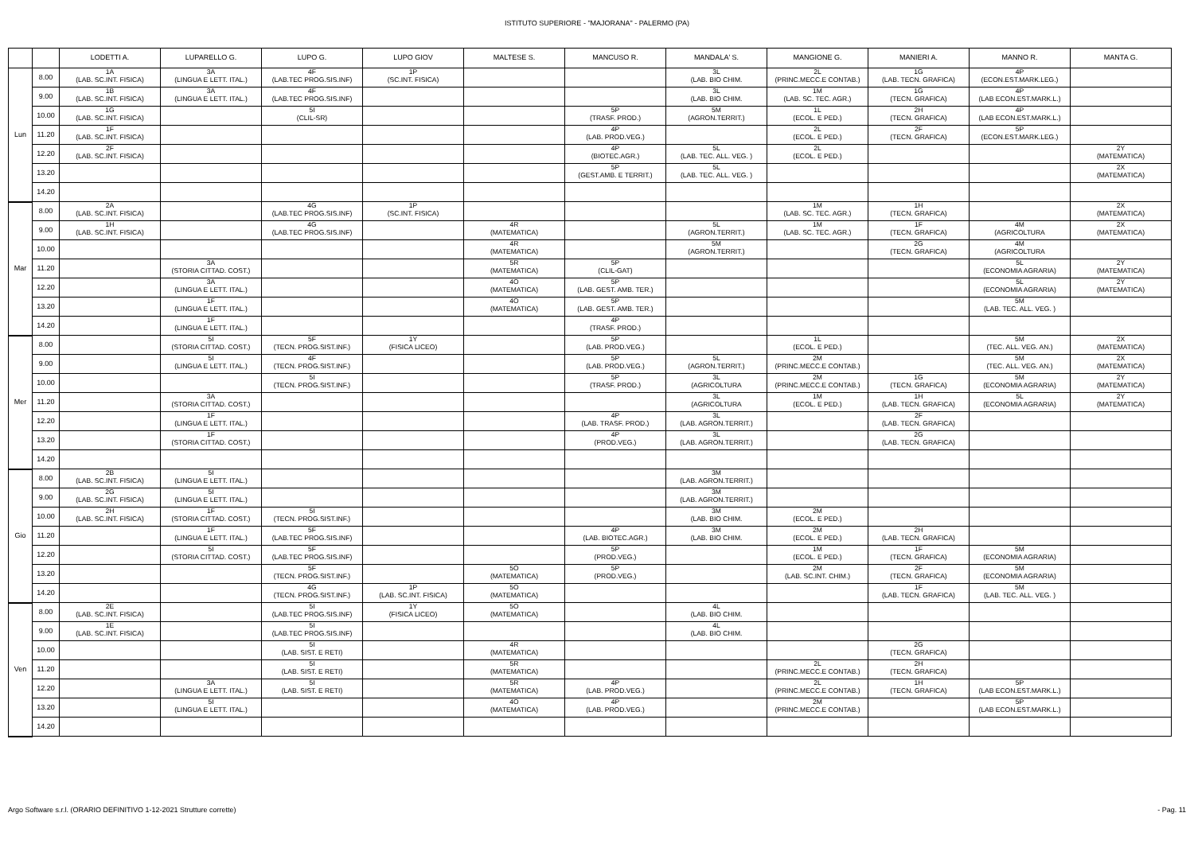ISTITUTO SUPERIORE - "MAJORANA" - PALERMO (PA)
| | | LODETTI A. | LUPARELLO G. | LUPO G. | LUPO GIOV | MALTESE S. | MANCUSO R. | MANDALA' S. | MANGIONE G. | MANIERI A. | MANNO R. | MANTA G. |
| --- | --- | --- | --- | --- | --- | --- | --- | --- | --- | --- | --- | --- |
| Lun | 8.00 | 1A (LAB. SC.INT. FISICA) | 3A (LINGUA E LETT. ITAL.) | 4F (LAB.TEC PROG.SIS.INF) | 1P (SC.INT. FISICA) | | | 3L (LAB. BIO CHIM. | 2L (PRINC.MECC.E CONTAB.) | 1G (LAB. TECN. GRAFICA) | 4P (ECON.EST.MARK.LEG.) | |
| | 9.00 | 1B (LAB. SC.INT. FISICA) | 3A (LINGUA E LETT. ITAL.) | 4F (LAB.TEC PROG.SIS.INF) | | | | 3L (LAB. BIO CHIM. | 1M (LAB. SC. TEC. AGR.) | 1G (TECN. GRAFICA) | 4P (LAB ECON.EST.MARK.L.) | |
| | 10.00 | 1G (LAB. SC.INT. FISICA) | | 5I (CLIL-SR) | | | 5P (TRASF. PROD.) | 5M (AGRON.TERRIT.) | 1L (ECOL. E PED.) | 2H (TECN. GRAFICA) | 4P (LAB ECON.EST.MARK.L.) | |
| | 11.20 | 1F (LAB. SC.INT. FISICA) | | | | | 4P (LAB. PROD.VEG.) | | 2L (ECOL. E PED.) | 2F (TECN. GRAFICA) | 5P (ECON.EST.MARK.LEG.) | |
| | 12.20 | 2F (LAB. SC.INT. FISICA) | | | | | 4P (BIOTEC.AGR.) | 5L (LAB. TEC. ALL. VEG. ) | 2L (ECOL. E PED.) | | | 2Y (MATEMATICA) |
| | 13.20 | | | | | | 5P (GEST.AMB. E TERRIT.) | 5L (LAB. TEC. ALL. VEG. ) | | | | 2X (MATEMATICA) |
| | 14.20 | | | | | | | | | | | |
| Mar | 8.00 | 2A (LAB. SC.INT. FISICA) | | 4G (LAB.TEC PROG.SIS.INF) | 1P (SC.INT. FISICA) | | | | 1M (LAB. SC. TEC. AGR.) | 1H (TECN. GRAFICA) | | 2X (MATEMATICA) |
| | 9.00 | 1H (LAB. SC.INT. FISICA) | | 4G (LAB.TEC PROG.SIS.INF) | | 4R (MATEMATICA) | | 5L (AGRON.TERRIT.) | 1M (LAB. SC. TEC. AGR.) | 1F (TECN. GRAFICA) | 4M (AGRICOLTURA | 2X (MATEMATICA) |
| | 10.00 | | | | | 4R (MATEMATICA) | | 5M (AGRON.TERRIT.) | | 2G (TECN. GRAFICA) | 4M (AGRICOLTURA | |
| | 11.20 | | 3A (STORIA CITTAD. COST.) | | | 5R (MATEMATICA) | 5P (CLIL-GAT) | | | | 5L (ECONOMIA AGRARIA) | 2Y (MATEMATICA) |
| | 12.20 | | 3A (LINGUA E LETT. ITAL.) | | | 4O (MATEMATICA) | 5P (LAB. GEST. AMB. TER.) | | | | 5L (ECONOMIA AGRARIA) | 2Y (MATEMATICA) |
| | 13.20 | | 1F (LINGUA E LETT. ITAL.) | | | 4O (MATEMATICA) | 5P (LAB. GEST. AMB. TER.) | | | | 5M (LAB. TEC. ALL. VEG. ) | |
| | 14.20 | | 1F (LINGUA E LETT. ITAL.) | | | | 4P (TRASF. PROD.) | | | | | |
| Mer | 8.00 | | 5I (STORIA CITTAD. COST.) | 5F (TECN. PROG.SIST.INF.) | 1Y (FISICA LICEO) | | 5P (LAB. PROD.VEG.) | | 1L (ECOL. E PED.) | | 5M (TEC. ALL. VEG. AN.) | 2X (MATEMATICA) |
| | 9.00 | | 5I (LINGUA E LETT. ITAL.) | 4F (TECN. PROG.SIST.INF.) | | | 5P (LAB. PROD.VEG.) | 5L (AGRON.TERRIT.) | 2M (PRINC.MECC.E CONTAB.) | | 5M (TEC. ALL. VEG. AN.) | 2X (MATEMATICA) |
| | 10.00 | | | 5I (TECN. PROG.SIST.INF.) | | | 5P (TRASF. PROD.) | 3L (AGRICOLTURA | 2M (PRINC.MECC.E CONTAB.) | 1G (TECN. GRAFICA) | 5M (ECONOMIA AGRARIA) | 2Y (MATEMATICA) |
| | 11.20 | | 3A (STORIA CITTAD. COST.) | | | | | 3L (AGRICOLTURA | 1M (ECOL. E PED.) | 1H (LAB. TECN. GRAFICA) | 5L (ECONOMIA AGRARIA) | 2Y (MATEMATICA) |
| | 12.20 | | 1F (LINGUA E LETT. ITAL.) | | | | 4P (LAB. TRASF. PROD.) | 3L (LAB. AGRON.TERRIT.) | | 2F (LAB. TECN. GRAFICA) | | |
| | 13.20 | | 1F (STORIA CITTAD. COST.) | | | | 4P (PROD.VEG.) | 3L (LAB. AGRON.TERRIT.) | | 2G (LAB. TECN. GRAFICA) | | |
| | 14.20 | | | | | | | | | | | |
| Gio | 8.00 | 2B (LAB. SC.INT. FISICA) | 5I (LINGUA E LETT. ITAL.) | | | | | 3M (LAB. AGRON.TERRIT.) | | | | |
| | 9.00 | 2G (LAB. SC.INT. FISICA) | 5I (LINGUA E LETT. ITAL.) | | | | | 3M (LAB. AGRON.TERRIT.) | | | | |
| | 10.00 | 2H (LAB. SC.INT. FISICA) | 1F (STORIA CITTAD. COST.) | 5I (TECN. PROG.SIST.INF.) | | | | 3M (LAB. BIO CHIM. | 2M (ECOL. E PED.) | | | |
| | 11.20 | | 1F (LINGUA E LETT. ITAL.) | 5F (LAB.TEC PROG.SIS.INF) | | | 4P (LAB. BIOTEC.AGR.) | 3M (LAB. BIO CHIM. | 2M (ECOL. E PED.) | 2H (LAB. TECN. GRAFICA) | | |
| | 12.20 | | 5I (STORIA CITTAD. COST.) | 5F (LAB.TEC PROG.SIS.INF) | | | 5P (PROD.VEG.) | | 1M (ECOL. E PED.) | 1F (TECN. GRAFICA) | 5M (ECONOMIA AGRARIA) | |
| | 13.20 | | | 5F (TECN. PROG.SIST.INF.) | | 5O (MATEMATICA) | 5P (PROD.VEG.) | | 2M (LAB. SC.INT. CHIM.) | 2F (TECN. GRAFICA) | 5M (ECONOMIA AGRARIA) | |
| | 14.20 | | | 4G (TECN. PROG.SIST.INF.) | 1P (LAB. SC.INT. FISICA) | 5O (MATEMATICA) | | | | 1F (LAB. TECN. GRAFICA) | 5M (LAB. TEC. ALL. VEG. ) | |
| Ven | 8.00 | 2E (LAB. SC.INT. FISICA) | | 5I (LAB.TEC PROG.SIS.INF) | 1Y (FISICA LICEO) | 5O (MATEMATICA) | | 4L (LAB. BIO CHIM. | | | | |
| | 9.00 | 1E (LAB. SC.INT. FISICA) | | 5I (LAB.TEC PROG.SIS.INF) | | | | 4L (LAB. BIO CHIM. | | | | |
| | 10.00 | | | 5I (LAB. SIST. E RETI) | | 4R (MATEMATICA) | | | | 2G (TECN. GRAFICA) | | |
| | 11.20 | | | 5I (LAB. SIST. E RETI) | | 5R (MATEMATICA) | | | 2L (PRINC.MECC.E CONTAB.) | 2H (TECN. GRAFICA) | | |
| | 12.20 | | 3A (LINGUA E LETT. ITAL.) | 5I (LAB. SIST. E RETI) | | 5R (MATEMATICA) | 4P (LAB. PROD.VEG.) | | 2L (PRINC.MECC.E CONTAB.) | 1H (TECN. GRAFICA) | 5P (LAB ECON.EST.MARK.L.) | |
| | 13.20 | | 5I (LINGUA E LETT. ITAL.) | | | 4O (MATEMATICA) | 4P (LAB. PROD.VEG.) | | 2M (PRINC.MECC.E CONTAB.) | | 5P (LAB ECON.EST.MARK.L.) | |
| | 14.20 | | | | | | | | | | | |
Argo Software s.r.l. (ORARIO DEFINITIVO 1-12-2021 Strutture corrette) - Pag. 11